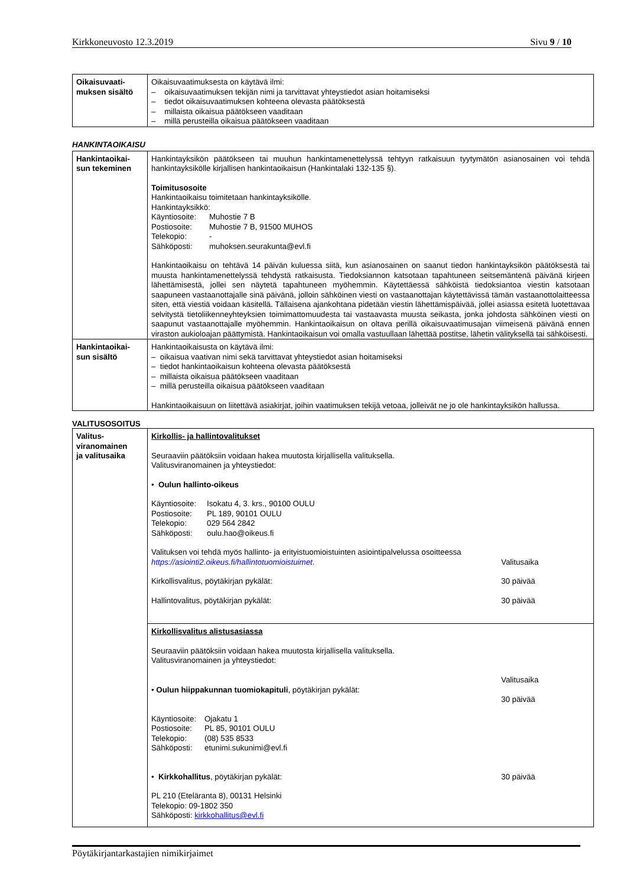Kirkkoneuvosto 12.3.2019 Sivu 9 / 10
| Oikaisuvaati- muksen sisältö | Oikaisuvaatimuksesta on käytävä ilmi: – oikaisuvaatimuksen tekijän nimi ja tarvittavat yhteystiedot asian hoitamiseksi – tiedot oikaisuvaatimuksen kohteena olevasta päätöksestä – millaista oikaisua päätökseen vaaditaan – millä perusteilla oikaisua päätökseen vaaditaan |
HANKINTAOIKAISU
| Hankintaoikai- sun tekeminen | Hankintayksikön päätökseen tai muuhun hankintamenettelyssä tehtyyn ratkaisuun tyytymätön asianosainen voi tehdä hankintayksikölle kirjallisen hankintaoikaisun (Hankintalaki 132-135 §). Toimitusosoite Hankintaoikaisu toimitetaan hankintayksikölle. Hankintayksikkö: Käyntiosoite: Muhostie 7 B Postiosoite: Muhostie 7 B, 91500 MUHOS Telekopio: - Sähköposti: muhoksen.seurakunta@evl.fi Hankintaoikaisu on tehtävä 14 päivän kuluessa siitä, kun asianosainen on saanut tiedon hankintayksikön päätöksestä tai muusta hankintamenettelyssä tehdystä ratkaisusta. Tiedoksiannon katsotaan tapahtuneen seitsemäntenä päivänä kirjeen lähettämisestä, jollei sen näytetä tapahtuneen myöhemmin. Käytettäessä sähköistä tiedoksiantoa viestin katsotaan saapuneen vastaanottajalle sinä päivänä, jolloin sähköinen viesti on vastaanottajan käytettävissä tämän vastaanottolaitteessa siten, että viestiä voidaan käsitellä. Tällaisena ajankohtana pidetään viestin lähettämispäivää, jollei asiassa esitetä luotettavaa selvitystä tietoliikenneyhteyksien toimimattomuudesta tai vastaavasta muusta seikasta, jonka johdosta sähköinen viesti on saapunut vastaanottajalle myöhemmin. Hankintaoikaisun on oltava perillä oikaisuvaatimusajan viimeisenä päivänä ennen viraston aukioloajan päättymistä. Hankintaoikaisun voi omalla vastuullaan lähettää postitse, lähetin välityksellä tai sähköisesti. |
| Hankintaoikai- sun sisältö | Hankintaoikaisusta on käytävä ilmi: – oikaisua vaativan nimi sekä tarvittavat yhteystiedot asian hoitamiseksi – tiedot hankintaoikaisun kohteena olevasta päätöksestä – millaista oikaisua päätökseen vaaditaan – millä perusteilla oikaisua päätökseen vaaditaan Hankintaoikaisuun on liitettävä asiakirjat, joihin vaatimuksen tekijä vetoaa, jolleivät ne jo ole hankintayksikön hallussa. |
VALITUSOSOITUS
| Valitus- viranomainen ja valitusaika | Kirkollis- ja hallintovalitukset Seuraaviin päätöksiin voidaan hakea muutosta kirjallisella valituksella. Valitusviranomainen ja yhteystiedot: • Oulun hallinto-oikeus Käyntiosoite: Isokatu 4, 3. krs., 90100 OULU Postiosoite: PL 189, 90101 OULU Telekopio: 029 564 2842 Sähköposti: oulu.hao@oikeus.fi Valituksen voi tehdä myös hallinto- ja erityistuomioistuinten asiointipalvelussa osoitteessa https://asiointi2.oikeus.fi/hallintotuomioistuimet . Valitusaika Kirkollisvalitus, pöytäkirjan pykälät: 30 päivää Hallintovalitus, pöytäkirjan pykälät: 30 päivää |
| | Kirkollisvalitus alistusasiassa Seuraaviin päätöksiin voidaan hakea muutosta kirjallisella valituksella. Valitusviranomainen ja yhteystiedot: • Oulun hiippakunnan tuomiokapituli , pöytäkirjan pykälät: Valitusaika 30 päivää Käyntiosoite: Ojakatu 1 Postiosoite: PL 85, 90101 OULU Telekopio: (08) 535 8533 Sähköposti: etunimi.sukunimi@evl.fi • Kirkkohallitus , pöytäkirjan pykälät: 30 päivää PL 210 (Eteläranta 8), 00131 Helsinki Telekopio: 09-1802 350 Sähköposti: kirkkohallitus@evl.fi |
Pöytäkirjantarkastajien nimikirjaimet